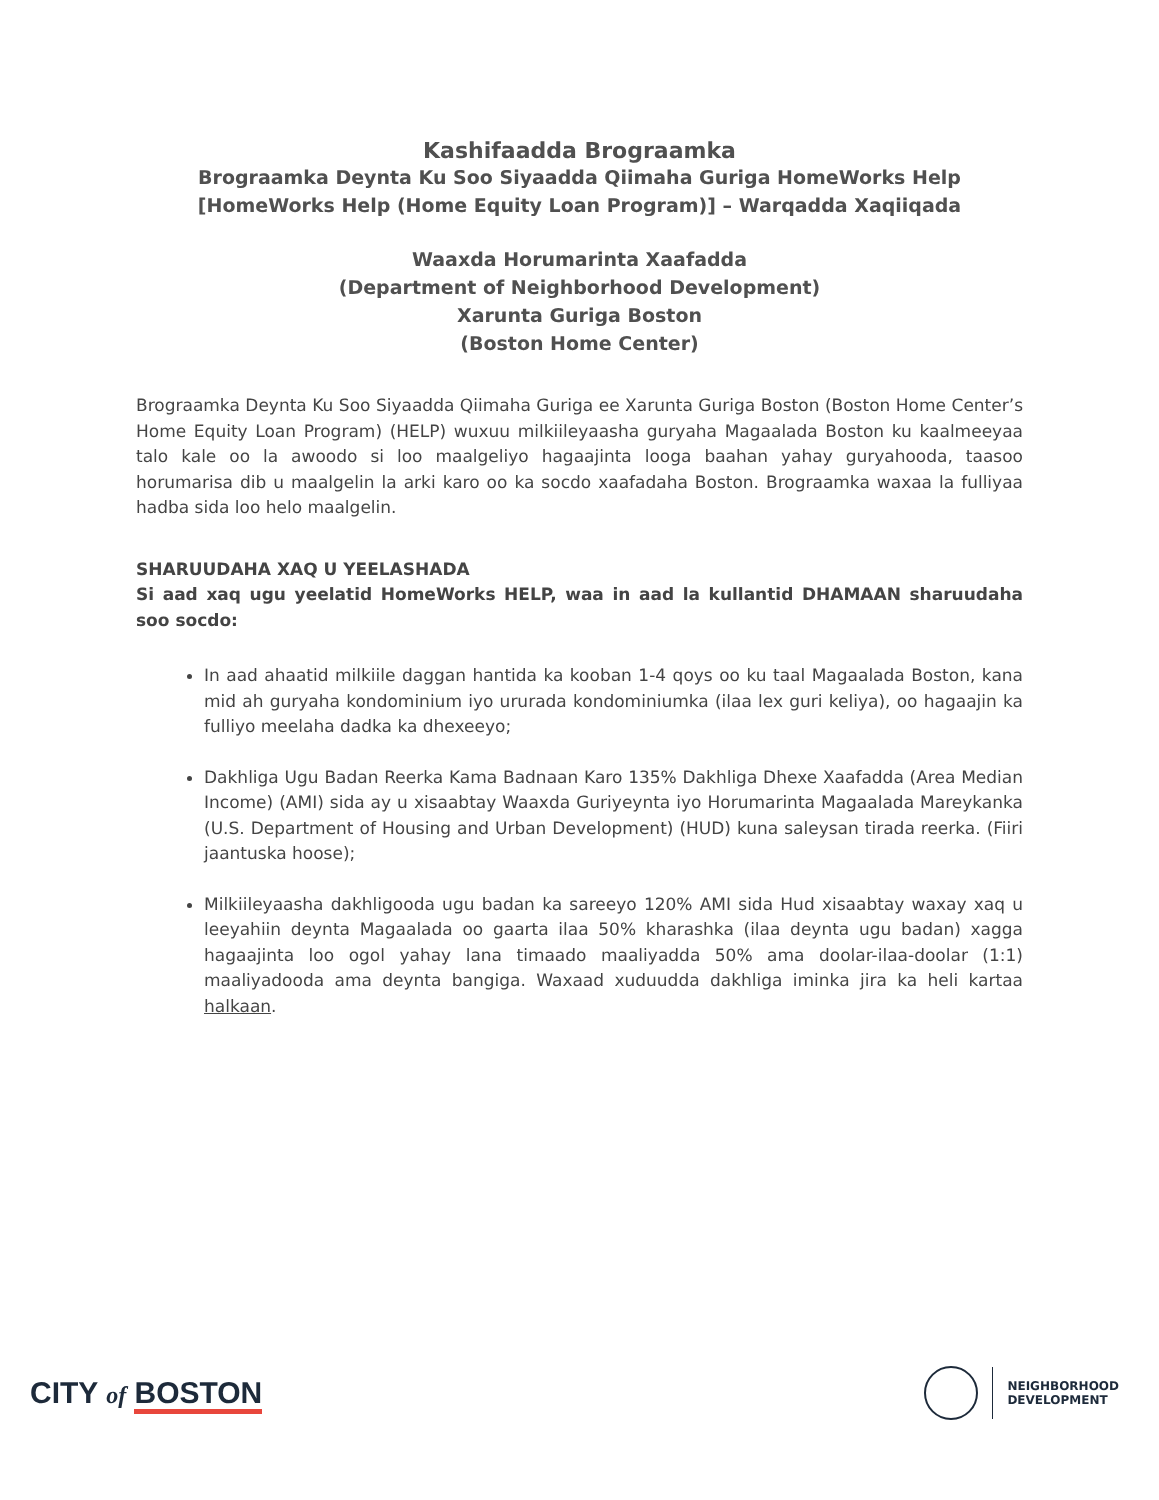Kashifaadda Brograamka
Brograamka Deynta Ku Soo Siyaadda Qiimaha Guriga HomeWorks Help
[HomeWorks Help (Home Equity Loan Program)] – Warqadda Xaqiiqada
Waaxda Horumarinta Xaafadda
(Department of Neighborhood Development)
Xarunta Guriga Boston
(Boston Home Center)
Brograamka Deynta Ku Soo Siyaadda Qiimaha Guriga ee Xarunta Guriga Boston (Boston Home Center’s Home Equity Loan Program) (HELP) wuxuu milkiileyaasha guryaha Magaalada Boston ku kaalmeeyaa talo kale oo la awoodo si loo maalgeliyo hagaajinta looga baahan yahay guryahooda, taasoo horumarisa dib u maalgelin la arki karo oo ka socdo xaafadaha Boston. Brograamka waxaa la fulliyaa hadba sida loo helo maalgelin.
SHARUUDAHA XAQ U YEELASHADA
Si aad xaq ugu yeelatid HomeWorks HELP, waa in aad la kullantid DHAMAAN sharuudaha soo socdo:
In aad ahaatid milkiile daggan hantida ka kooban 1-4 qoys oo ku taal Magaalada Boston, kana mid ah guryaha kondominium iyo ururada kondominiumka (ilaa lex guri keliya), oo hagaajin ka fulliyo meelaha dadka ka dhexeeyo;
Dakhliga Ugu Badan Reerka Kama Badnaan Karo 135% Dakhliga Dhexe Xaafadda (Area Median Income) (AMI) sida ay u xisaabtay Waaxda Guriyeynta iyo Horumarinta Magaalada Mareykanka (U.S. Department of Housing and Urban Development) (HUD) kuna saleysan tirada reerka. (Fiiri jaantuska hoose);
Milkiileyaasha dakhligooda ugu badan ka sareeyo 120% AMI sida Hud xisaabtay waxay xaq u leeyahiin deynta Magaalada oo gaarta ilaa 50% kharashka (ilaa deynta ugu badan) xagga hagaajinta loo ogol yahay lana timaado maaliyadda 50% ama doolar-ilaa-doolar (1:1) maaliyadooda ama deynta bangiga. Waxaad xuduudda dakhliga iminka jira ka heli kartaa halkaan.
CITY of BOSTON
NEIGHBORHOOD
DEVELOPMENT